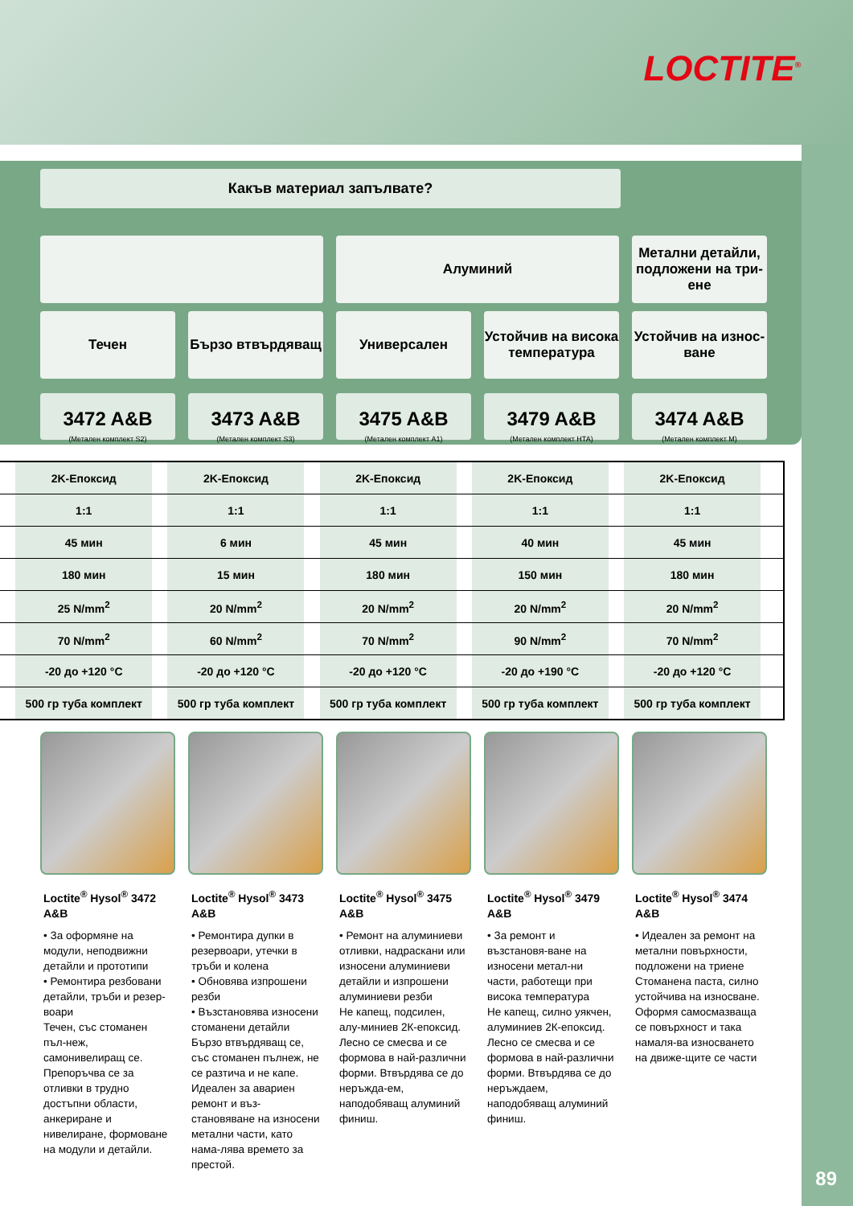LOCTITE<sup>®</sup>
Какъв материал запълвате?
Алуминий Метални детайли, подложени на три-ене
Течен Бързо втвърдяващ Универсален Устойчив на висока температура
Устойчив на износ-ване
3472 A&B
(Метален комплект S2)
3473 A&B
(Метален комплект S3)
3475 A&B
(Метален комплект A1)
3479 A&B
(Метален комплект HTA)
3474 A&B
(Метален комплект M)
| | 2K-Епоксид | | 2K-Епоксид | | 2K-Епоксид | | 2K-Епоксид | | 2K-Епоксид | |
| | 1:1 | | 1:1 | | 1:1 | | 1:1 | | 1:1 | |
| | 45 мин | | 6 мин | | 45 мин | | 40 мин | | 45 мин | |
| | 180 мин | | 15 мин | | 180 мин | | 150 мин | | 180 мин | |
| | 25 N/mm<sup>2</sup> | | 20 N/mm<sup>2</sup> | | 20 N/mm<sup>2</sup> | | 20 N/mm<sup>2</sup> | | 20 N/mm<sup>2</sup> | |
| | 70 N/mm<sup>2</sup> | | 60 N/mm<sup>2</sup> | | 70 N/mm<sup>2</sup> | | 90 N/mm<sup>2</sup> | | 70 N/mm<sup>2</sup> | |
| | -20 до +120 °C | | -20 до +120 °C | | -20 до +120 °C | | -20 до +190 °C | | -20 до +120 °C | |
| | 500 гр туба комплект | | 500 гр туба комплект | | 500 гр туба комплект | | 500 гр туба комплект | | 500 гр туба комплект | |
Loctite<sup>®</sup> Hysol<sup>®</sup> 3472 A&B
• За оформяне на модули, неподвижни детайли и прототипи
• Ремонтира резбовани детайли, тръби и резер-воари
Течен, със стоманен пъл-неж, самонивелиращ се. Препоръчва се за отливки в трудно достъпни области, анкериране и нивелиране, формоване на модули и детайли.
Loctite<sup>®</sup> Hysol<sup>®</sup> 3473 A&B
• Ремонтира дупки в резервоари, утечки в тръби и колена
• Обновява изпрошени резби
• Възстановява износени стоманени детайли
Бързо втвърдяващ се, със стоманен пълнеж, не се разтича и не капе. Идеален за авариен ремонт и въз-становяване на износени метални части, като нама-лява времето за престой.
Loctite<sup>®</sup> Hysol<sup>®</sup> 3475 A&B
• Ремонт на алуминиеви отливки, надраскани или износени алуминиеви детайли и изпрошени алуминиеви резби
Не капещ, подсилен, алу-миниев 2К-епоксид. Лесно се смесва и се формова в най-различни форми. Втвърдява се до неръжда-ем, наподобяващ алуминий финиш.
Loctite<sup>®</sup> Hysol<sup>®</sup> 3479 A&B
• За ремонт и възстановя-ване на износени метал-ни части, работещи при висока температура
Не капещ, силно уякчен, алуминиев 2К-епоксид. Лесно се смесва и се формова в най-различни форми. Втвърдява се до неръждаем, наподобяващ алуминий финиш.
Loctite<sup>®</sup> Hysol<sup>®</sup> 3474 A&B
• Идеален за ремонт на метални повърхности, подложени на триене
Стоманена паста, силно устойчива на износване. Оформя самосмазваща се повърхност и така намаля-ва износването на движе-щите се части
89